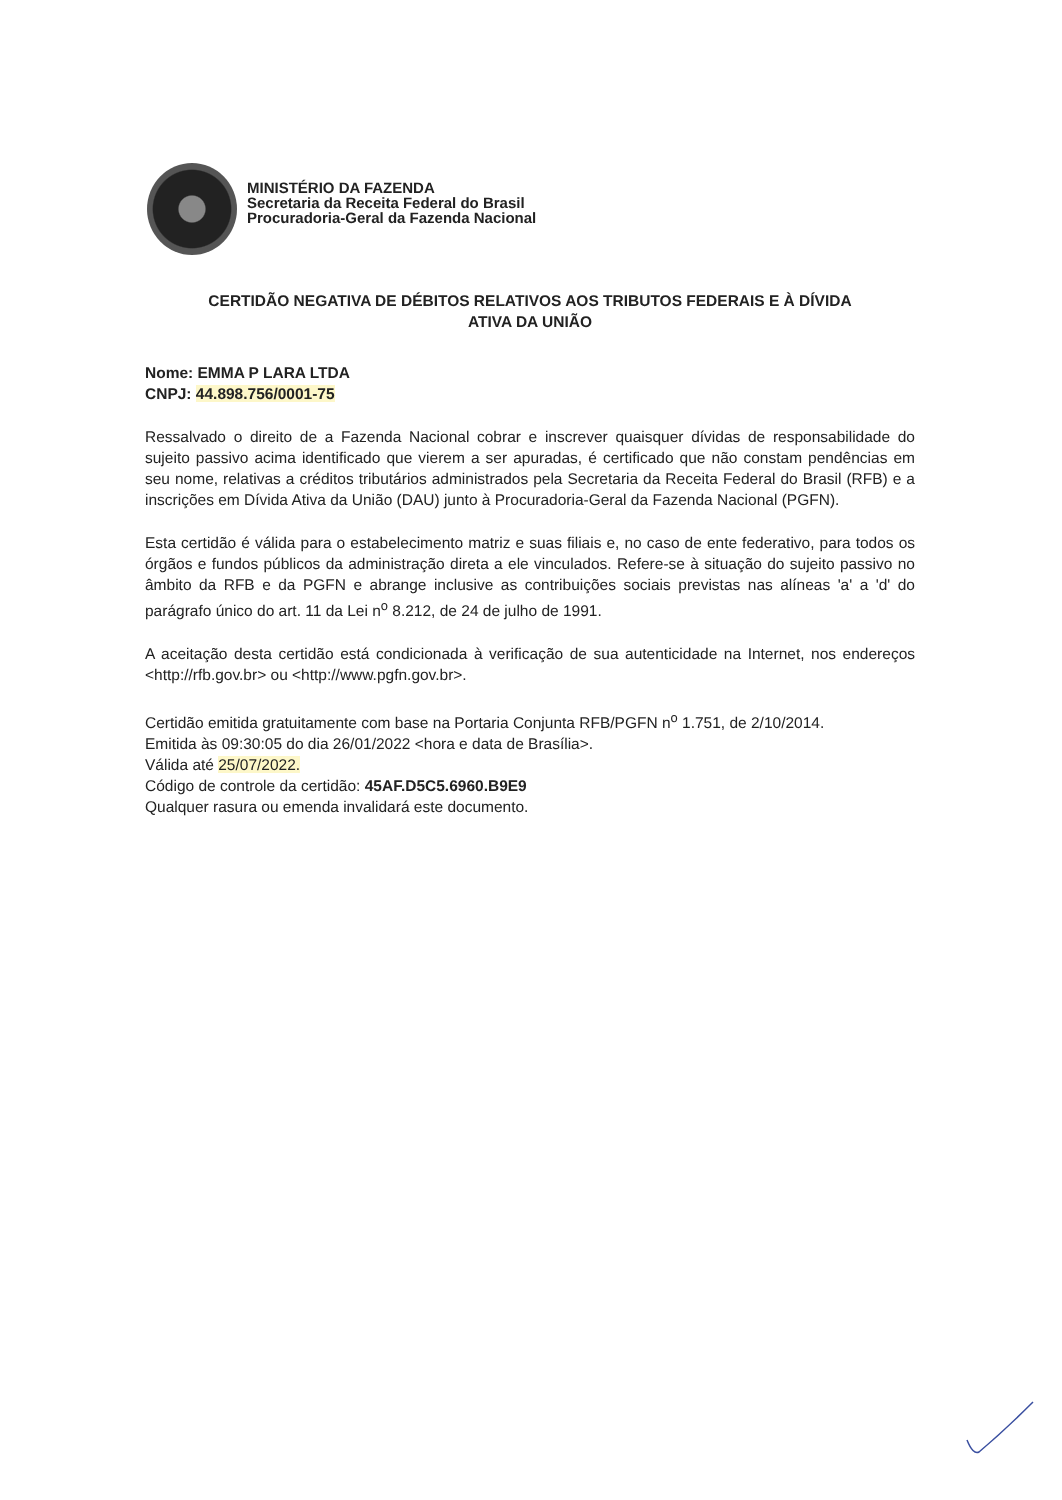MINISTÉRIO DA FAZENDA
Secretaria da Receita Federal do Brasil
Procuradoria-Geral da Fazenda Nacional
CERTIDÃO NEGATIVA DE DÉBITOS RELATIVOS AOS TRIBUTOS FEDERAIS E À DÍVIDA
ATIVA DA UNIÃO
Nome: EMMA P LARA LTDA
CNPJ: 44.898.756/0001-75
Ressalvado o direito de a Fazenda Nacional cobrar e inscrever quaisquer dívidas de responsabilidade do sujeito passivo acima identificado que vierem a ser apuradas, é certificado que não constam pendências em seu nome, relativas a créditos tributários administrados pela Secretaria da Receita Federal do Brasil (RFB) e a inscrições em Dívida Ativa da União (DAU) junto à Procuradoria-Geral da Fazenda Nacional (PGFN).
Esta certidão é válida para o estabelecimento matriz e suas filiais e, no caso de ente federativo, para todos os órgãos e fundos públicos da administração direta a ele vinculados. Refere-se à situação do sujeito passivo no âmbito da RFB e da PGFN e abrange inclusive as contribuições sociais previstas nas alíneas 'a' a 'd' do parágrafo único do art. 11 da Lei n<sup>o</sup> 8.212, de 24 de julho de 1991.
A aceitação desta certidão está condicionada à verificação de sua autenticidade na Internet, nos endereços <http://rfb.gov.br> ou <http://www.pgfn.gov.br>.
Certidão emitida gratuitamente com base na Portaria Conjunta RFB/PGFN n<sup>o</sup> 1.751, de 2/10/2014.
Emitida às 09:30:05 do dia 26/01/2022 <hora e data de Brasília>.
Válida até 25/07/2022.
Código de controle da certidão: 45AF.D5C5.6960.B9E9
Qualquer rasura ou emenda invalidará este documento.